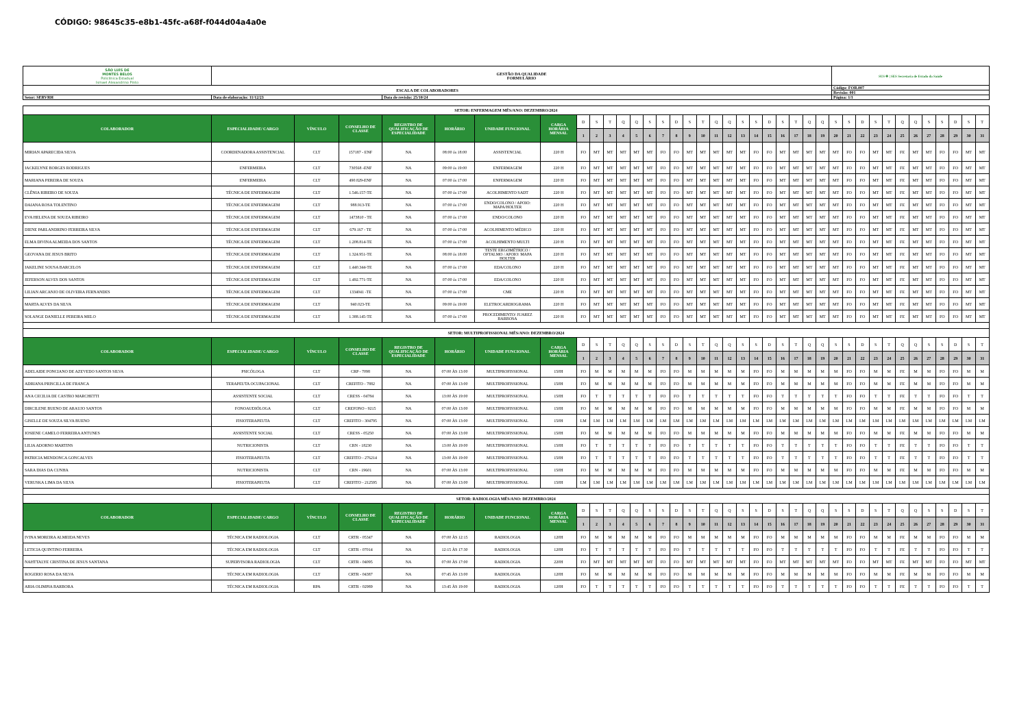CÓDIGO: 98645c35-e8b1-45fc-a68f-f044d04a4a0e
| SÃO LUÍS DE MONTES BELOS Policlínica Estadual Ismael Alexandrino Pinto | GESTÃO DA QUALIDADE FORMULÁRIO | | SUS ✚ / SES Secretaria de Estado da Saúde |
| ESCALA DE COLABORADORES | | | Código: FOR.007 |
| | | | Revisão: 001 |
| Setor: SERVRH | Data de elaboração: 11/12/23 | Data de revisão: 25/10/24 | Página: 1/1 |
| SETOR: ENFERMAGEM MÊS/ANO: DEZEMBRO/2024 | | | | | | | | | | | | | | | | | | | | | | | | | | | | | | | | | | | | | | |
| COLABORADOR | ESPECIALIDADE/ CARGO | VÍNCULO | CONSELHO DE CLASSE | REGISTRO DE QUALIFICAÇÃO DE ESPECIALIDADE | HORÁRIO | UNIDADE FUNCIONAL | CARGA HORÁRIA MENSAL | D | S | T | Q | Q | S | S | D | S | T | Q | Q | S | S | D | S | T | Q | Q | S | S | D | S | T | Q | Q | S | S | D | S | T |
| | | | | | | | | 1 | 2 | 3 | 4 | 5 | 6 | 7 | 8 | 9 | 10 | 11 | 12 | 13 | 14 | 15 | 16 | 17 | 18 | 19 | 20 | 21 | 22 | 23 | 24 | 25 | 26 | 27 | 28 | 29 | 30 | 31 |
| MIRIAN APARECIDA SILVA | COORDENADORA ASSISTENCIAL | CLT | 157187 - ENF | NA | 08:00 ás 18:00 | ASSISTENCIAL | 220 H | FO | MT | MT | MT | MT | MT | FO | FO | MT | MT | MT | MT | MT | FO | FO | MT | MT | MT | MT | MT | FO | FO | MT | MT | FE | MT | MT | FO | FO | MT | MT |
| JACKELYNE BORGES RODRIGUES | ENFERMEIRA | CLT | 730568 -ENF | NA | 09:00 ás 19:00 | ENFERMAGEM | 220 H | FO | MT | MT | MT | MT | MT | FO | FO | MT | MT | MT | MT | MT | FO | FO | MT | MT | MT | MT | MT | FO | FO | MT | MT | FE | MT | MT | FO | FO | MT | MT |
| MARIANA PEREIRA DE SOUZA | ENFERMEIRA | CLT | 490.829-ENF | NA | 07:00 ás 17:00 | ENFERMAGEM | 220 H | FO | MT | MT | MT | MT | MT | FO | FO | MT | MT | MT | MT | MT | FO | FO | MT | MT | MT | MT | MT | FO | FO | MT | MT | FE | MT | MT | FO | FO | MT | MT |
| CLÊNIA RIBEIRO DE SOUZA | TÉCNICA DE ENFERMAGEM | CLT | 1.546.157-TE | NA | 07:00 ás 17:00 | ACOLHIMENTO SADT | 220 H | FO | MT | MT | MT | MT | MT | FO | FO | MT | MT | MT | MT | MT | FO | FO | MT | MT | MT | MT | MT | FO | FO | MT | MT | FE | MT | MT | FO | FO | MT | MT |
| DAIANA ROSA TOLENTINO | TÉCNICA DE ENFERMAGEM | CLT | 988.913-TE | NA | 07:00 ás 17:00 | ENDO/COLONO / APOIO: MAPA/HOLTER | 220 H | FO | MT | MT | MT | MT | MT | FO | FO | MT | MT | MT | MT | MT | FO | FO | MT | MT | MT | MT | MT | FO | FO | MT | MT | FE | MT | MT | FO | FO | MT | MT |
| EVA HELENA DE SOUZA RIBEIRO | TÉCNICA DE ENFERMAGEM | CLT | 1473810 - TE | NA | 07:00 ás 17:00 | ENDO/COLONO | 220 H | FO | MT | MT | MT | MT | MT | FO | FO | MT | MT | MT | MT | MT | FO | FO | MT | MT | MT | MT | MT | FO | FO | MT | MT | FE | MT | MT | FO | FO | MT | MT |
| DIENE PARLANDRINO FERREIRA SILVA | TÉCNICA DE ENFERMAGEM | CLT | 679.167 - TE | NA | 07:00 ás 17:00 | ACOLHIMENTO MÉDICO | 220 H | FO | MT | MT | MT | MT | MT | FO | FO | MT | MT | MT | MT | MT | FO | FO | MT | MT | MT | MT | MT | FO | FO | MT | MT | FE | MT | MT | FO | FO | MT | MT |
| ELMA DIVINA ALMEIDA DOS SANTOS | TÉCNICA DE ENFERMAGEM | CLT | 1.208.814-TE | NA | 07:00 ás 17:00 | ACOLHIMENTO MULTI | 220 H | FO | MT | MT | MT | MT | MT | FO | FO | MT | MT | MT | MT | MT | FO | FO | MT | MT | MT | MT | MT | FO | FO | MT | MT | FE | MT | MT | FO | FO | MT | MT |
| GEOVANA DE JESUS BRITO | TÉCNICA DE ENFERMAGEM | CLT | 1.324.951-TE | NA | 08:00 ás 18:00 | TESTE ERGOMÉTRICO / OFTALMO / APOIO: MAPA HOLTER | 220 H | FO | MT | MT | MT | MT | MT | FO | FO | MT | MT | MT | MT | MT | FO | FO | MT | MT | MT | MT | MT | FO | FO | MT | MT | FE | MT | MT | FO | FO | MT | MT |
| JAKELINE SOUSA BARCELOS | TÉCNICA DE ENFERMAGEM | CLT | 1.440.344-TE | NA | 07:00 ás 17:00 | EDA/COLONO | 220 H | FO | MT | MT | MT | MT | MT | FO | FO | MT | MT | MT | MT | MT | FO | FO | MT | MT | MT | MT | MT | FO | FO | MT | MT | FE | MT | MT | FO | FO | MT | MT |
| JEFERSON ALVES DOS SANTOS | TÉCNICA DE ENFERMAGEM | CLT | 1.492.771-TE | NA | 07:00 ás 17:00 | EDA/COLONO | 220 H | FO | MT | MT | MT | MT | MT | FO | FO | MT | MT | MT | MT | MT | FO | FO | MT | MT | MT | MT | MT | FO | FO | MT | MT | FE | MT | MT | FO | FO | MT | MT |
| LILIAN ARCANJO DE OLIVEIRA FERNANDES | TÉCNICA DE ENFERMAGEM | CLT | 1334041 -TE | NA | 07:00 ás 17:00 | CME | 220 H | FO | MT | MT | MT | MT | MT | FO | FO | MT | MT | MT | MT | MT | FO | FO | MT | MT | MT | MT | MT | FO | FO | MT | MT | FE | MT | MT | FO | FO | MT | MT |
| MARTA ALVES DA SILVA | TÉCNICA DE ENFERMAGEM | CLT | 940.023-TE | NA | 09:00 ás 19:00 | ELETROCARDIOGRAMA | 220 H | FO | MT | MT | MT | MT | MT | FO | FO | MT | MT | MT | MT | MT | FO | FO | MT | MT | MT | MT | MT | FO | FO | MT | MT | FE | MT | MT | FO | FO | MT | MT |
| SOLANGE DANIELLE PEREIRA MELO | TÉCNICA DE ENFERMAGEM | CLT | 1.388.145-TE | NA | 07:00 ás 17:00 | PROCEDIMENTO/ JUAREZ BARBOSA | 220 H | FO | MT | MT | MT | MT | MT | FO | FO | MT | MT | MT | MT | MT | FO | FO | MT | MT | MT | MT | MT | FO | FO | MT | MT | FE | MT | MT | FO | FO | MT | MT |
| SETOR: MULTIPROFISSIONAL MÊS/ANO: DEZEMBRO/2024 | | | | | | | | | | | | | | | | | | | | | | | | | | | | | | | | | | | | | | |
| COLABORADOR | ESPECIALIDADE/ CARGO | VÍNCULO | CONSELHO DE CLASSE | REGISTRO DE QUALIFICAÇÃO DE ESPECIALIDADE | HORÁRIO | UNIDADE FUNCIONAL | CARGA HORÁRIA MENSAL | D | S | T | Q | Q | S | S | D | S | T | Q | Q | S | S | D | S | T | Q | Q | S | S | D | S | T | Q | Q | S | S | D | S | T |
| | | | | | | | | 1 | 2 | 3 | 4 | 5 | 6 | 7 | 8 | 9 | 10 | 11 | 12 | 13 | 14 | 15 | 16 | 17 | 18 | 19 | 20 | 21 | 22 | 23 | 24 | 25 | 26 | 27 | 28 | 29 | 30 | 31 |
| ADELAIDE PONCIANO DE AZEVEDO SANTOS SILVA | PSICÓLOGA | CLT | CRP - 7098 | NA | 07:00 ÀS 13:00 | MULTIPROFISSIONAL | 150H | FO | M | M | M | M | M | FO | FO | M | M | M | M | M | FO | FO | M | M | M | M | M | FO | FO | M | M | FE | M | M | FO | FO | M | M |
| ADRIANA PRISCILLA DE FRANCA | TERAPEUTA OCUPACIONAL | CLT | CREFITO - 7882 | NA | 07:00 ÀS 13:00 | MULTIPROFISSIONAL | 150H | FO | M | M | M | M | M | FO | FO | M | M | M | M | M | FO | FO | M | M | M | M | M | FO | FO | M | M | FE | M | M | FO | FO | M | M |
| ANA CECILIA DE CASTRO MARCHETTI | ASSISTENTE SOCIAL | CLT | CRESS - 04784 | NA | 13:00 ÀS 19:00 | MULTIPROFISSIONAL | 150H | FO | T | T | T | T | T | FO | FO | T | T | T | T | T | FO | FO | T | T | T | T | T | FO | FO | T | T | FE | T | T | FO | FO | T | T |
| DIRCILENE BUENO DE ARAUJO SANTOS | FONOAUDIÓLOGA | CLT | CREFONO - 9215 | NA | 07:00 ÀS 13:00 | MULTIPROFISSIONAL | 150H | FO | M | M | M | M | M | FO | FO | M | M | M | M | M | FO | FO | M | M | M | M | M | FO | FO | M | M | FE | M | M | FO | FO | M | M |
| GISELLE DE SOUZA SILVA BUENO | FISIOTERAPEUTA | CLT | CREFITO - 304795 | NA | 07:00 ÀS 13:00 | MULTIPROFISSIONAL | 150H | LM | LM | LM | LM | LM | LM | LM | LM | LM | LM | LM | LM | LM | LM | LM | LM | LM | LM | LM | LM | LM | LM | LM | LM | LM | LM | LM | LM | LM | LM | LM |
| JOSIENE CAMELO FERREIRA ANTUNES | ASSISTENTE SOCIAL | CLT | CRESS - 05250 | NA | 07:00 ÀS 13:00 | MULTIPROFISSIONAL | 150H | FO | M | M | M | M | M | FO | FO | M | M | M | M | M | FO | FO | M | M | M | M | M | FO | FO | M | M | FE | M | M | FO | FO | M | M |
| LILIA ADORNO MARTINS | NUTRICIONISTA | CLT | CRN - 18230 | NA | 13:00 ÀS 19:00 | MULTIPROFISSIONAL | 150H | FO | T | T | T | T | T | FO | FO | T | T | T | T | T | FO | FO | T | T | T | T | T | FO | FO | T | T | FE | T | T | FO | FO | T | T |
| PATRICIA MENDONCA GONCALVES | FISIOTERAPEUTA | CLT | CREFITO - 276214 | NA | 13:00 ÀS 19:00 | MULTIPROFISSIONAL | 150H | FO | T | T | T | T | T | FO | FO | T | T | T | T | T | FO | FO | T | T | T | T | T | FO | FO | T | T | FE | T | T | FO | FO | T | T |
| SARA DIAS DA CUNHA | NUTRICIONISTA | CLT | CRN - 19601 | NA | 07:00 ÀS 13:00 | MULTIPROFISSIONAL | 150H | FO | M | M | M | M | M | FO | FO | M | M | M | M | M | FO | FO | M | M | M | M | M | FO | FO | M | M | FE | M | M | FO | FO | M | M |
| VERUSKA LIMA DA SILVA | FISIOTERAPEUTA | CLT | CREFITO - 212595 | NA | 07:00 ÀS 13:00 | MULTIPROFISSIONAL | 150H | LM | LM | LM | LM | LM | LM | LM | LM | LM | LM | LM | LM | LM | LM | LM | LM | LM | LM | LM | LM | LM | LM | LM | LM | LM | LM | LM | LM | LM | LM | LM |
| SETOR: RADIOLOGIA MÊS/ANO: DEZEMBRO/2024 | | | | | | | | | | | | | | | | | | | | | | | | | | | | | | | | | | | | | | |
| COLABORADOR | ESPECIALIDADE/ CARGO | VÍNCULO | CONSELHO DE CLASSE | REGISTRO DE QUALIFICAÇÃO DE ESPECIALIDADE | HORÁRIO | UNIDADE FUNCIONAL | CARGA HORÁRIA MENSAL | D | S | T | Q | Q | S | S | D | S | T | Q | Q | S | S | D | S | T | Q | Q | S | S | D | S | T | Q | Q | S | S | D | S | T |
| | | | | | | | | 1 | 2 | 3 | 4 | 5 | 6 | 7 | 8 | 9 | 10 | 11 | 12 | 13 | 14 | 15 | 16 | 17 | 18 | 19 | 20 | 21 | 22 | 23 | 24 | 25 | 26 | 27 | 28 | 29 | 30 | 31 |
| IVINA MOREIRA ALMEIDA NEVES | TÉCNICA EM RADIOLOGIA | CLT | CRTR - 05347 | NA | 07:00 ÀS 12:15 | RADIOLOGIA | 120H | FO | M | M | M | M | M | FO | FO | M | M | M | M | M | FO | FO | M | M | M | M | M | FO | FO | M | M | FE | M | M | FO | FO | M | M |
| LETICIA QUINTINO FERREIRA | TÉCNICA EM RADIOLOGIA | CLT | CRTR - 07014 | NA | 12:15 ÀS 17:30 | RADIOLOGIA | 120H | FO | T | T | T | T | T | FO | FO | T | T | T | T | T | FO | FO | T | T | T | T | T | FO | FO | T | T | FE | T | T | FO | FO | T | T |
| NAHTTALYE CRISTINA DE JESUS SANTANA | SUPERVISORA RADIOLOGIA | CLT | CRTR - 04095 | NA | 07:00 ÀS 17:00 | RADIOLOGIA | 220H | FO | MT | MT | MT | MT | MT | FO | FO | MT | MT | MT | MT | MT | FO | FO | MT | MT | MT | MT | MT | FO | FO | MT | MT | FE | MT | MT | FO | FO | MT | MT |
| ROGERIO ROSA DA SILVA | TÉCNICA EM RADIOLOGIA | CLT | CRTR - 04387 | NA | 07:45 ÀS 13:00 | RADIOLOGIA | 120H | FO | M | M | M | M | M | FO | FO | M | M | M | M | M | FO | FO | M | M | M | M | M | FO | FO | M | M | FE | M | M | FO | FO | M | M |
| ABIA OLIMPIA BARBORA | TÉCNICA EM RADIOLOGIA | RPA | CRTR - 02989 | NA | 13:45 ÀS 19:00 | RADIOLOGIA | 120H | FO | T | T | T | T | T | FO | FO | T | T | T | T | T | FO | FO | T | T | T | T | T | FO | FO | T | T | FE | T | T | FO | FO | T | T |